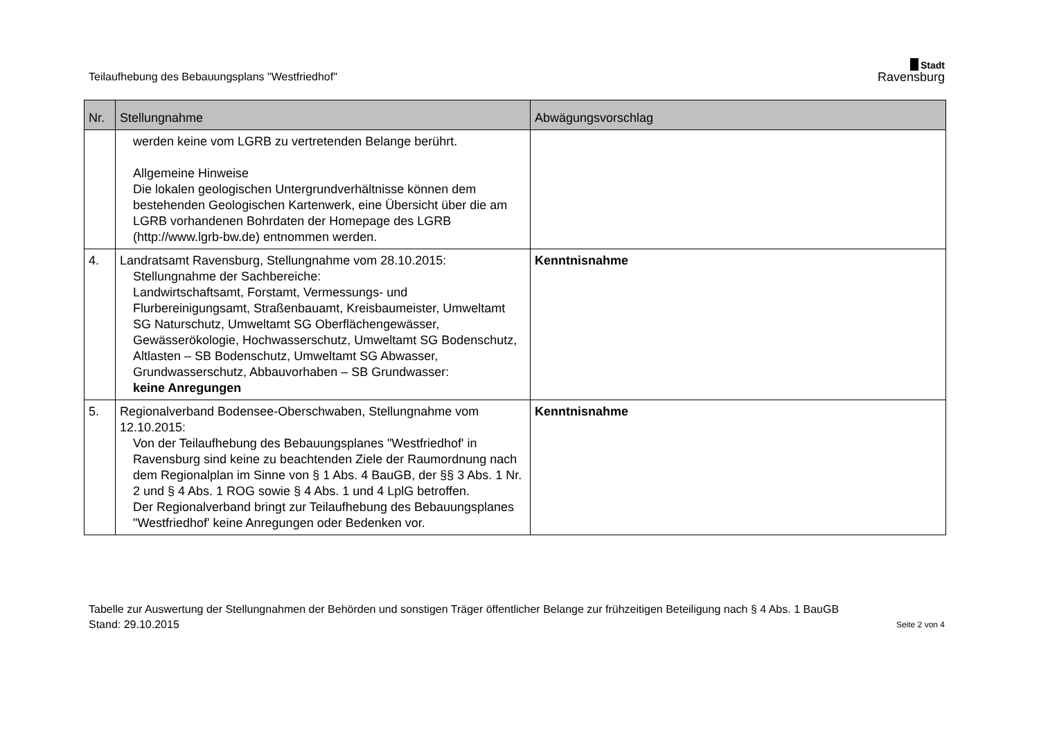Teilaufhebung des Bebauungsplans "Westfriedhof"
Stadt
Ravensburg
| Nr. | Stellungnahme | Abwägungsvorschlag |
| --- | --- | --- |
| | werden keine vom LGRB zu vertretenden Belange berührt. Allgemeine Hinweise Die lokalen geologischen Untergrundverhältnisse können dem bestehenden Geologischen Kartenwerk, eine Übersicht über die am LGRB vorhandenen Bohrdaten der Homepage des LGRB (http://www.lgrb-bw.de) entnommen werden. | |
| 4. | Landratsamt Ravensburg, Stellungnahme vom 28.10.2015: Stellungnahme der Sachbereiche: Landwirtschaftsamt, Forstamt, Vermessungs- und Flurbereinigungsamt, Straßenbauamt, Kreisbaumeister, Umweltamt SG Naturschutz, Umweltamt SG Oberflächengewässer, Gewässerökologie, Hochwasserschutz, Umweltamt SG Bodenschutz, Altlasten – SB Bodenschutz, Umweltamt SG Abwasser, Grundwasserschutz, Abbauvorhaben – SB Grundwasser: keine Anregungen | Kenntnisnahme |
| 5. | Regionalverband Bodensee-Oberschwaben, Stellungnahme vom 12.10.2015: Von der Teilaufhebung des Bebauungsplanes "Westfriedhof' in Ravensburg sind keine zu beachtenden Ziele der Raumordnung nach dem Regionalplan im Sinne von § 1 Abs. 4 BauGB, der §§ 3 Abs. 1 Nr. 2 und § 4 Abs. 1 ROG sowie § 4 Abs. 1 und 4 LplG betroffen. Der Regionalverband bringt zur Teilaufhebung des Bebauungsplanes "Westfriedhof' keine Anregungen oder Bedenken vor. | Kenntnisnahme |
Tabelle zur Auswertung der Stellungnahmen der Behörden und sonstigen Träger öffentlicher Belange zur frühzeitigen Beteiligung nach § 4 Abs. 1 BauGB
Stand: 29.10.2015 Seite 2 von 4